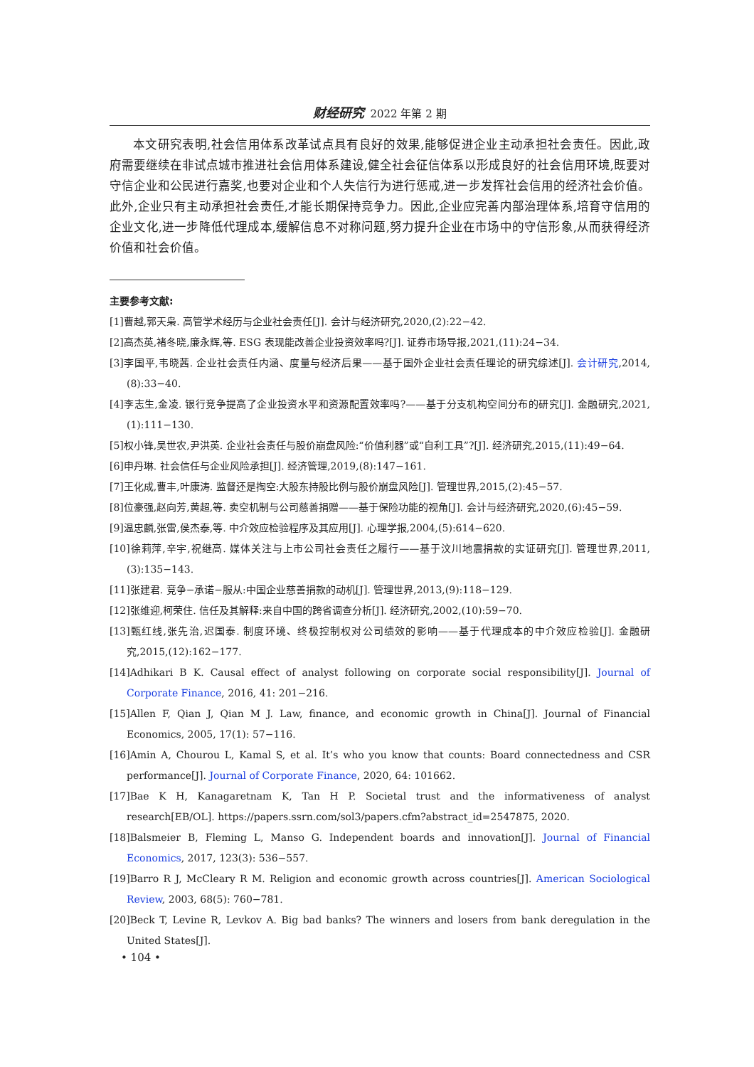财经研究 2022 年第 2 期
本文研究表明,社会信用体系改革试点具有良好的效果,能够促进企业主动承担社会责任。因此,政府需要继续在非试点城市推进社会信用体系建设,健全社会征信体系以形成良好的社会信用环境,既要对守信企业和公民进行嘉奖,也要对企业和个人失信行为进行惩戒,进一步发挥社会信用的经济社会价值。此外,企业只有主动承担社会责任,才能长期保持竞争力。因此,企业应完善内部治理体系,培育守信用的企业文化,进一步降低代理成本,缓解信息不对称问题,努力提升企业在市场中的守信形象,从而获得经济价值和社会价值。
主要参考文献:
[1]曹越,郭天枭. 高管学术经历与企业社会责任[J]. 会计与经济研究,2020,(2):22−42.
[2]高杰英,褚冬晓,廉永辉,等. ESG 表现能改善企业投资效率吗?[J]. 证券市场导报,2021,(11):24−34.
[3]李国平,韦晓茜. 企业社会责任内涵、度量与经济后果——基于国外企业社会责任理论的研究综述[J]. 会计研究,2014,(8):33−40.
[4]李志生,金凌. 银行竞争提高了企业投资水平和资源配置效率吗?——基于分支机构空间分布的研究[J]. 金融研究,2021,(1):111−130.
[5]权小锋,吴世农,尹洪英. 企业社会责任与股价崩盘风险:“价值利器”或“自利工具”?[J]. 经济研究,2015,(11):49−64.
[6]申丹琳. 社会信任与企业风险承担[J]. 经济管理,2019,(8):147−161.
[7]王化成,曹丰,叶康涛. 监督还是掏空:大股东持股比例与股价崩盘风险[J]. 管理世界,2015,(2):45−57.
[8]位豪强,赵向芳,黄超,等. 卖空机制与公司慈善捐赠——基于保险功能的视角[J]. 会计与经济研究,2020,(6):45−59.
[9]温忠麟,张雷,侯杰泰,等. 中介效应检验程序及其应用[J]. 心理学报,2004,(5):614−620.
[10]徐莉萍,辛宇,祝继高. 媒体关注与上市公司社会责任之履行——基于汶川地震捐款的实证研究[J]. 管理世界,2011,(3):135−143.
[11]张建君. 竞争−承诺−服从:中国企业慈善捐款的动机[J]. 管理世界,2013,(9):118−129.
[12]张维迎,柯荣住. 信任及其解释:来自中国的跨省调查分析[J]. 经济研究,2002,(10):59−70.
[13]甄红线,张先治,迟国泰. 制度环境、终极控制权对公司绩效的影响——基于代理成本的中介效应检验[J]. 金融研究,2015,(12):162−177.
[14]Adhikari B K. Causal effect of analyst following on corporate social responsibility[J]. Journal of Corporate Finance, 2016, 41: 201−216.
[15]Allen F, Qian J, Qian M J. Law, finance, and economic growth in China[J]. Journal of Financial Economics, 2005, 17(1): 57−116.
[16]Amin A, Chourou L, Kamal S, et al. It’s who you know that counts: Board connectedness and CSR performance[J]. Journal of Corporate Finance, 2020, 64: 101662.
[17]Bae K H, Kanagaretnam K, Tan H P. Societal trust and the informativeness of analyst research[EB/OL]. https://papers.ssrn.com/sol3/papers.cfm?abstract_id=2547875, 2020.
[18]Balsmeier B, Fleming L, Manso G. Independent boards and innovation[J]. Journal of Financial Economics, 2017, 123(3): 536−557.
[19]Barro R J, McCleary R M. Religion and economic growth across countries[J]. American Sociological Review, 2003, 68(5): 760−781.
[20]Beck T, Levine R, Levkov A. Big bad banks? The winners and losers from bank deregulation in the United States[J].
• 104 •